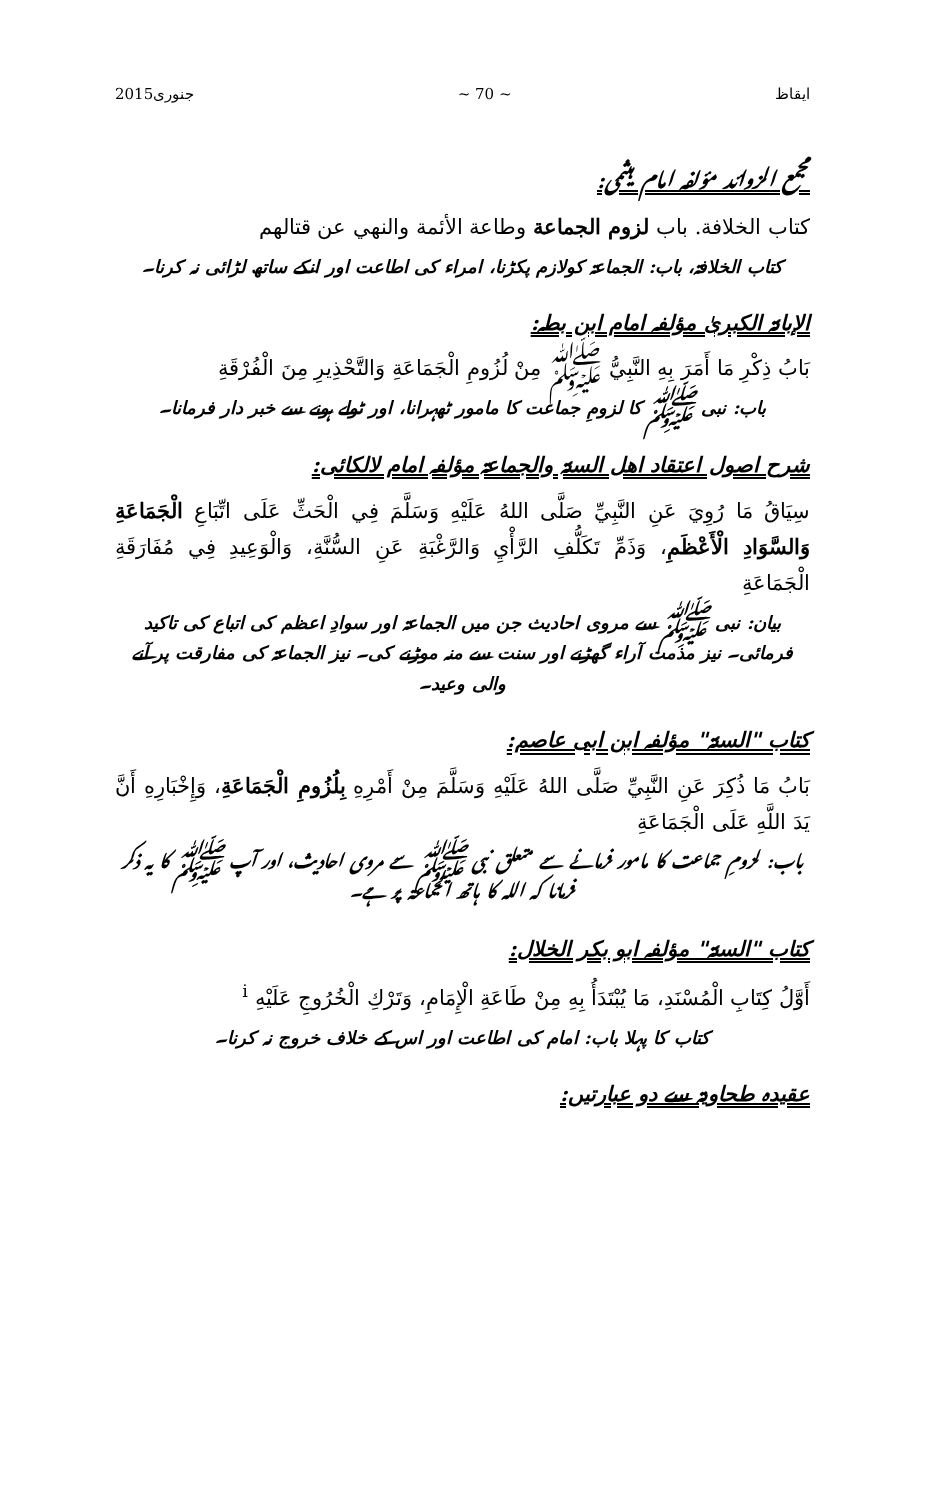ایقاظ ~ 70 ~ جنوری2015
مجمع الزوائد مؤلفہ امام ہیثمی:
كتاب الخلافة. باب لزوم الجماعة وطاعة الأئمة والنهي عن قتالهم
کتاب الخلافۃ، باب: الجماعۃ کولازم پکڑنا، امراء کی اطاعت اور انکے ساتھ لڑائی نہ کرنا۔
الإبانۃ الکبریٰ مؤلفہ امام ابن بطہ:
بَابُ ذِكْرِ مَا أَمَرَ بِهِ النَّبِيُّ ﷺ مِنْ لُزُومِ الْجَمَاعَةِ وَالتَّحْذِيرِ مِنَ الْفُرْقَةِ
باب: نبی ﷺ کا لزومِ جماعت کا مامور ٹھہرانا، اور ٹولے ہونے سے خبر دار فرمانا۔
شرح اصول اعتقاد اھل السنۃ والجماعۃ مؤلفہ امام لالکائی:
سِيَاقُ مَا رُوِيَ عَنِ النَّبِيِّ صَلَّى اللهُ عَلَيْهِ وَسَلَّمَ فِي الْحَثِّ عَلَى اتِّبَاعِ الْجَمَاعَةِ وَالسَّوَادِ الْأَعْظَمِ، وَذَمِّ تَكَلُّفِ الرَّأْيِ وَالرَّغْبَةِ عَنِ السُّنَّةِ، وَالْوَعِيدِ فِي مُفَارَقَةِ الْجَمَاعَةِ
بیان: نبی ﷺ سے مروی احادیث جن میں الجماعۃ اور سوادِ اعظم کی اتباع کی تاکید فرمائی۔ نیز مذمت آراء گھڑنے اور سنت سے منہ موڑنے کی۔ نیز الجماعۃ کی مفارقت پر آنے والی وعید۔
کتاب "السنۃ" مؤلفہ ابن ابی عاصم:
بَابُ مَا ذُكِرَ عَنِ النَّبِيِّ صَلَّى اللهُ عَلَيْهِ وَسَلَّمَ مِنْ أَمْرِهِ بِلُزُومِ الْجَمَاعَةِ، وَإِخْبَارِهِ أَنَّ يَدَ اللَّهِ عَلَى الْجَمَاعَةِ
باب: لزومِ جماعت کا مامور فرمانے سے متعلق نبی ﷺ سے مروی احادیث، اور آپ ﷺ کا یہ ذکر فرمانا کہ اللہ کا ہاتھ الجماعۃ پر ہے۔
کتاب "السنۃ" مؤلفہ ابو بکر الخلال:
أَوَّلُ كِتَابِ الْمُسْنَدِ، مَا يُبْتَدَأُ بِهِ مِنْ طَاعَةِ الْإِمَامِ، وَتَرْكِ الْخُرُوجِ عَلَيْهِ <sup>i</sup>
کتاب کا پہلا باب: امام کی اطاعت اور اس کے خلاف خروج نہ کرنا۔
عقیدہ طحاویۃ سے دو عبارتیں: